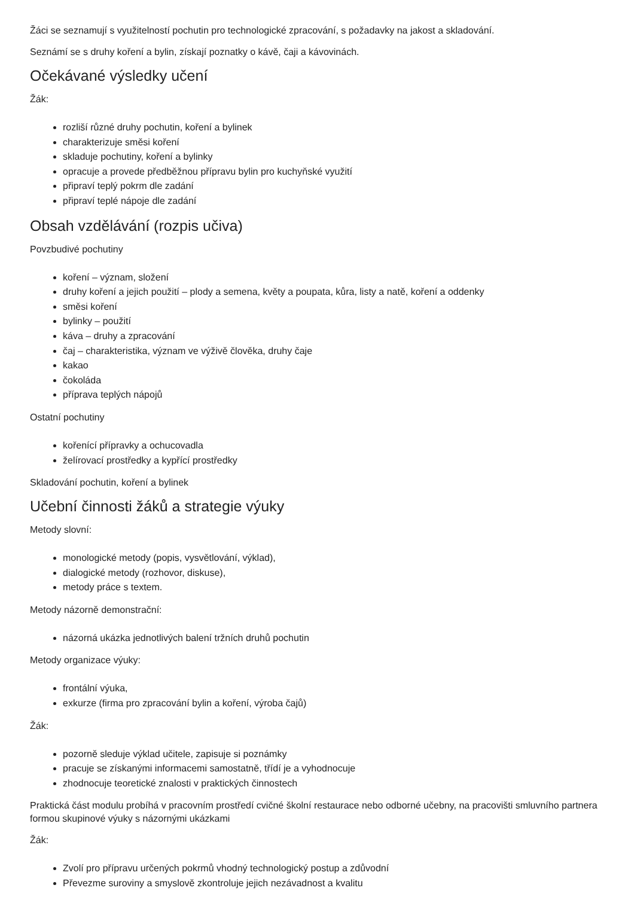Žáci se seznamují s využitelností pochutin pro technologické zpracování, s požadavky na jakost a skladování.
Seznámí se s druhy koření a bylin, získají poznatky o kávě, čaji a kávovinách.
Očekávané výsledky učení
Žák:
rozliší různé druhy pochutin, koření a bylinek
charakterizuje směsi koření
skladuje pochutiny, koření a bylinky
opracuje a provede předběžnou přípravu bylin pro kuchyňské využití
připraví teplý pokrm dle zadání
připraví teplé nápoje dle zadání
Obsah vzdělávání (rozpis učiva)
Povzbudivé pochutiny
koření – význam, složení
druhy koření a jejich použití – plody a semena, květy a poupata, kůra, listy a natě, koření a oddenky
směsi koření
bylinky – použití
káva – druhy a zpracování
čaj – charakteristika, význam ve výživě člověka, druhy čaje
kakao
čokoláda
příprava teplých nápojů
Ostatní pochutiny
kořenící přípravky a ochucovadla
želírovací prostředky a kypřící prostředky
Skladování pochutin, koření a bylinek
Učební činnosti žáků a strategie výuky
Metody slovní:
monologické metody (popis, vysvětlování, výklad),
dialogické metody (rozhovor, diskuse),
metody práce s textem.
Metody názorně demonstrační:
názorná ukázka jednotlivých balení tržních druhů pochutin
Metody organizace výuky:
frontální výuka,
exkurze (firma pro zpracování bylin a koření, výroba čajů)
Žák:
pozorně sleduje výklad učitele, zapisuje si poznámky
pracuje se získanými informacemi samostatně, třídí je a vyhodnocuje
zhodnocuje teoretické znalosti v praktických činnostech
Praktická část modulu probíhá v pracovním prostředí cvičné školní restaurace nebo odborné učebny, na pracovišti smluvního partnera formou skupinové výuky s názornými ukázkami
Žák:
Zvolí pro přípravu určených pokrmů vhodný technologický postup a zdůvodní
Převezme suroviny a smyslově zkontroluje jejich nezávadnost a kvalitu